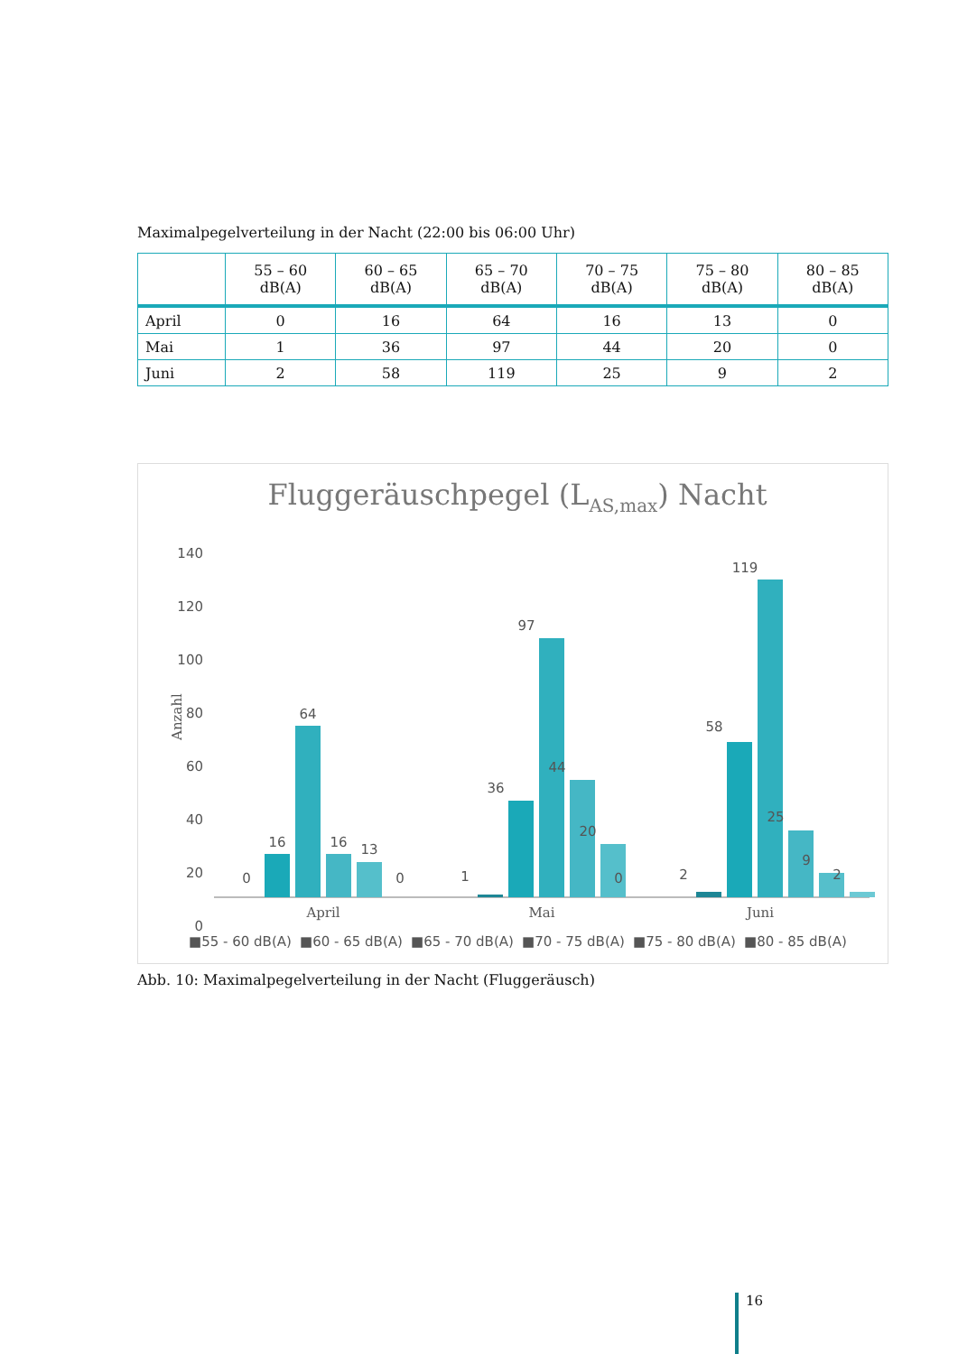Maximalpegelverteilung in der Nacht (22:00 bis 06:00 Uhr)
| | 55 – 60 dB(A) | 60 – 65 dB(A) | 65 – 70 dB(A) | 70 – 75 dB(A) | 75 – 80 dB(A) | 80 – 85 dB(A) |
| --- | --- | --- | --- | --- | --- | --- |
| April | 0 | 16 | 64 | 16 | 13 | 0 |
| Mai | 1 | 36 | 97 | 44 | 20 | 0 |
| Juni | 2 | 58 | 119 | 25 | 9 | 2 |
Fluggeräuschpegel (LAS,max) Nacht
140
120
100
80
60
40
20
0
Anzahl
0
16
64
16
13
0
1
36
97
44
20
0
2
58
119
25
9
2
April
Mai
Juni
■55 - 60 dB(A)
■60 - 65 dB(A)
■65 - 70 dB(A)
■70 - 75 dB(A)
■75 - 80 dB(A)
■80 - 85 dB(A)
Abb. 10: Maximalpegelverteilung in der Nacht (Fluggeräusch)
16